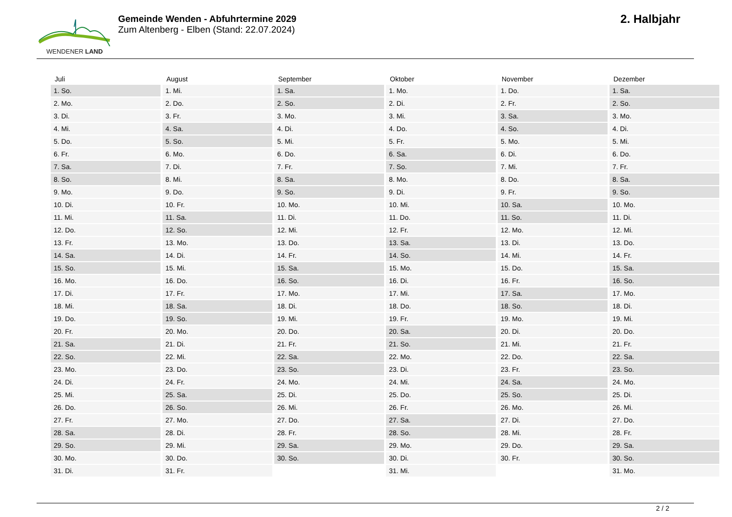WENDENER LAND
Gemeinde Wenden - Abfuhrtermine 2029
Zum Altenberg - Elben (Stand: 22.07.2024)
2. Halbjahr
| Juli | August | September | Oktober | November | Dezember |
| --- | --- | --- | --- | --- | --- |
| 1. So. | 1. Mi. | 1. Sa. | 1. Mo. | 1. Do. | 1. Sa. |
| 2. Mo. | 2. Do. | 2. So. | 2. Di. | 2. Fr. | 2. So. |
| 3. Di. | 3. Fr. | 3. Mo. | 3. Mi. | 3. Sa. | 3. Mo. |
| 4. Mi. | 4. Sa. | 4. Di. | 4. Do. | 4. So. | 4. Di. |
| 5. Do. | 5. So. | 5. Mi. | 5. Fr. | 5. Mo. | 5. Mi. |
| 6. Fr. | 6. Mo. | 6. Do. | 6. Sa. | 6. Di. | 6. Do. |
| 7. Sa. | 7. Di. | 7. Fr. | 7. So. | 7. Mi. | 7. Fr. |
| 8. So. | 8. Mi. | 8. Sa. | 8. Mo. | 8. Do. | 8. Sa. |
| 9. Mo. | 9. Do. | 9. So. | 9. Di. | 9. Fr. | 9. So. |
| 10. Di. | 10. Fr. | 10. Mo. | 10. Mi. | 10. Sa. | 10. Mo. |
| 11. Mi. | 11. Sa. | 11. Di. | 11. Do. | 11. So. | 11. Di. |
| 12. Do. | 12. So. | 12. Mi. | 12. Fr. | 12. Mo. | 12. Mi. |
| 13. Fr. | 13. Mo. | 13. Do. | 13. Sa. | 13. Di. | 13. Do. |
| 14. Sa. | 14. Di. | 14. Fr. | 14. So. | 14. Mi. | 14. Fr. |
| 15. So. | 15. Mi. | 15. Sa. | 15. Mo. | 15. Do. | 15. Sa. |
| 16. Mo. | 16. Do. | 16. So. | 16. Di. | 16. Fr. | 16. So. |
| 17. Di. | 17. Fr. | 17. Mo. | 17. Mi. | 17. Sa. | 17. Mo. |
| 18. Mi. | 18. Sa. | 18. Di. | 18. Do. | 18. So. | 18. Di. |
| 19. Do. | 19. So. | 19. Mi. | 19. Fr. | 19. Mo. | 19. Mi. |
| 20. Fr. | 20. Mo. | 20. Do. | 20. Sa. | 20. Di. | 20. Do. |
| 21. Sa. | 21. Di. | 21. Fr. | 21. So. | 21. Mi. | 21. Fr. |
| 22. So. | 22. Mi. | 22. Sa. | 22. Mo. | 22. Do. | 22. Sa. |
| 23. Mo. | 23. Do. | 23. So. | 23. Di. | 23. Fr. | 23. So. |
| 24. Di. | 24. Fr. | 24. Mo. | 24. Mi. | 24. Sa. | 24. Mo. |
| 25. Mi. | 25. Sa. | 25. Di. | 25. Do. | 25. So. | 25. Di. |
| 26. Do. | 26. So. | 26. Mi. | 26. Fr. | 26. Mo. | 26. Mi. |
| 27. Fr. | 27. Mo. | 27. Do. | 27. Sa. | 27. Di. | 27. Do. |
| 28. Sa. | 28. Di. | 28. Fr. | 28. So. | 28. Mi. | 28. Fr. |
| 29. So. | 29. Mi. | 29. Sa. | 29. Mo. | 29. Do. | 29. Sa. |
| 30. Mo. | 30. Do. | 30. So. | 30. Di. | 30. Fr. | 30. So. |
| 31. Di. | 31. Fr. | | 31. Mi. | | 31. Mo. |
2 / 2